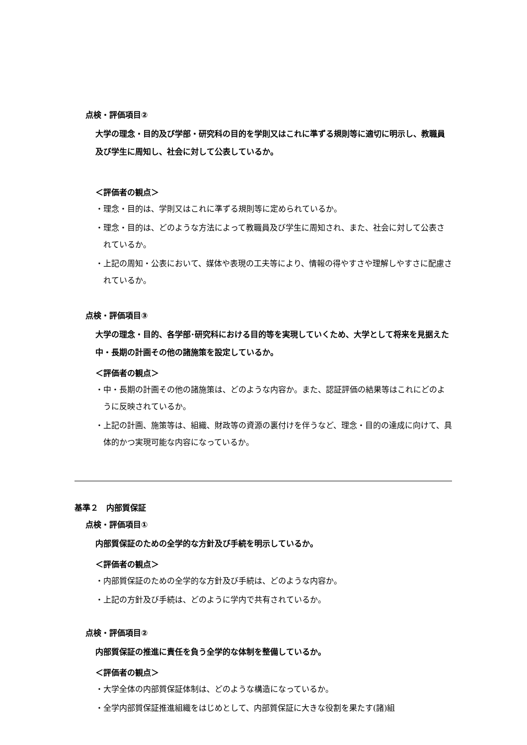点検・評価項目②
大学の理念・目的及び学部・研究科の目的を学則又はこれに準ずる規則等に適切に明示し、教職員及び学生に周知し、社会に対して公表しているか。
＜評価者の観点＞
・理念・目的は、学則又はこれに準ずる規則等に定められているか。
・理念・目的は、どのような方法によって教職員及び学生に周知され、また、社会に対して公表されているか。
・上記の周知・公表において、媒体や表現の工夫等により、情報の得やすさや理解しやすさに配慮されているか。
点検・評価項目③
大学の理念・目的、各学部･研究科における目的等を実現していくため、大学として将来を見据えた中・長期の計画その他の諸施策を設定しているか。
＜評価者の観点＞
・中・長期の計画その他の諸施策は、どのような内容か。また、認証評価の結果等はこれにどのように反映されているか。
・上記の計画、施策等は、組織、財政等の資源の裏付けを伴うなど、理念・目的の達成に向けて、具体的かつ実現可能な内容になっているか。
基準２　内部質保証
点検・評価項目①
内部質保証のための全学的な方針及び手続を明示しているか。
＜評価者の観点＞
・内部質保証のための全学的な方針及び手続は、どのような内容か。
・上記の方針及び手続は、どのように学内で共有されているか。
点検・評価項目②
内部質保証の推進に責任を負う全学的な体制を整備しているか。
＜評価者の観点＞
・大学全体の内部質保証体制は、どのような構造になっているか。
・全学内部質保証推進組織をはじめとして、内部質保証に大きな役割を果たす(諸)組